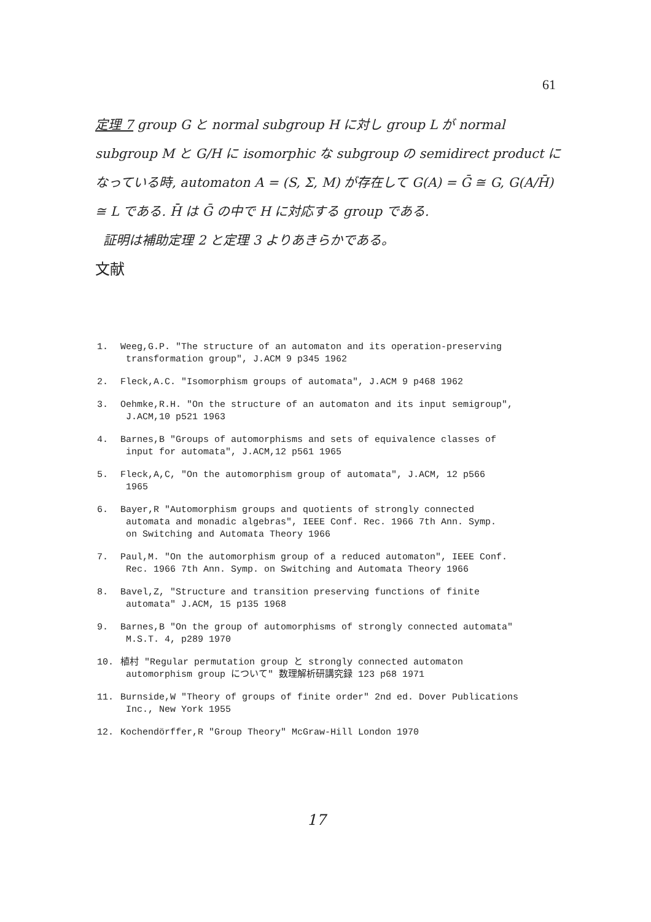61
定理 7 group G と normal subgroup H に対し group L が normal subgroup M と G/H に isomorphic な subgroup の semidirect product になっている時, automaton A = (S, Σ, M) が存在して G(A) = Ḡ ≅ G, G(A/H̄) ≅ L である. H̄ は Ḡ の中で H に対応する group である.
証明は補助定理 2 と定理 3 よりあきらかである。
文献
1. Weeg,G.P. "The structure of an automaton and its operation-preserving
transformation group", J.ACM 9 p345 1962
2. Fleck,A.C. "Isomorphism groups of automata", J.ACM 9 p468 1962
3. Oehmke,R.H. "On the structure of an automaton and its input semigroup",
J.ACM,10 p521 1963
4. Barnes,B "Groups of automorphisms and sets of equivalence classes of
input for automata", J.ACM,12 p561 1965
5. Fleck,A,C, "On the automorphism group of automata", J.ACM, 12 p566
1965
6. Bayer,R "Automorphism groups and quotients of strongly connected
automata and monadic algebras", IEEE Conf. Rec. 1966 7th Ann. Symp.
on Switching and Automata Theory 1966
7. Paul,M. "On the automorphism group of a reduced automaton", IEEE Conf.
Rec. 1966 7th Ann. Symp. on Switching and Automata Theory 1966
8. Bavel,Z, "Structure and transition preserving functions of finite
automata" J.ACM, 15 p135 1968
9. Barnes,B "On the group of automorphisms of strongly connected automata"
M.S.T. 4, p289 1970
10. 植村 "Regular permutation group と strongly connected automaton
automorphism group について" 数理解析研講究録 123 p68 1971
11. Burnside,W "Theory of groups of finite order" 2nd ed. Dover Publications
Inc., New York 1955
12. Kochendörffer,R "Group Theory" McGraw-Hill London 1970
17